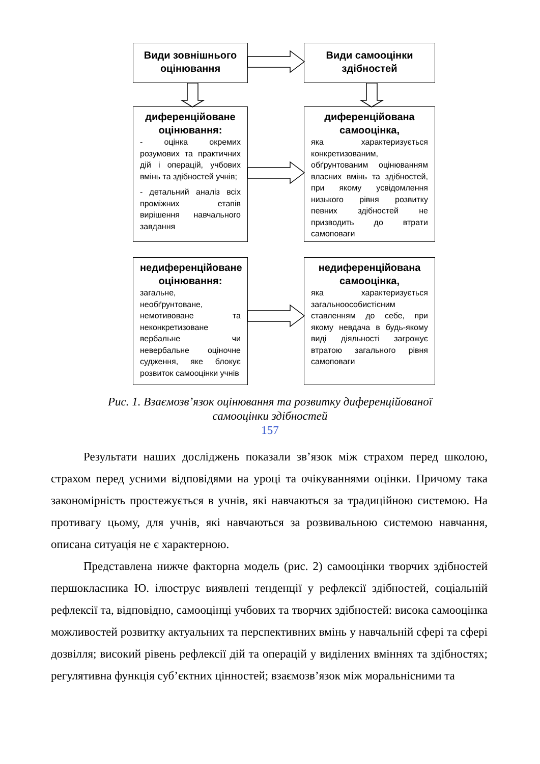Види зовнішнього оцінювання
Види самооцінки здібностей
диференційоване оцінювання:
- оцінка окремих розумових та практичних дій і операцій, учбових вмінь та здібностей учнів;
- детальний аналіз всіх проміжних етапів вирішення навчального завдання
диференційована самооцінка,
яка характеризується конкретизованим, обґрунтованим оцінюванням власних вмінь та здібностей, при якому усвідомлення низького рівня розвитку певних здібностей не призводить до втрати самоповаги
недиференційоване оцінювання:
загальне, необґрунтоване, немотивоване та неконкретизоване вербальне чи невербальне оціночне судження, яке блокує розвиток самооцінки учнів
недиференційована самооцінка,
яка характеризується загальноособистісним ставленням до себе, при якому невдача в будь-якому виді діяльності загрожує втратою загального рівня самоповаги
Рис. 1. Взаємозв’язок оцінювання та розвитку диференційованої
самооцінки здібностей
157
Результати наших досліджень показали зв’язок між страхом перед школою, страхом перед усними відповідями на уроці та очікуваннями оцінки. Причому така закономірність простежується в учнів, які навчаються за традиційною системою. На противагу цьому, для учнів, які навчаються за розвивальною системою навчання, описана ситуація не є характерною.
Представлена нижче факторна модель (рис. 2) самооцінки творчих здібностей першокласника Ю. ілюструє виявлені тенденції у рефлексії здібностей, соціальній рефлексії та, відповідно, самооцінці учбових та творчих здібностей: висока самооцінка можливостей розвитку актуальних та перспективних вмінь у навчальній сфері та сфері дозвілля; високий рівень рефлексії дій та операцій у виділених вміннях та здібностях; регулятивна функція суб’єктних цінностей; взаємозв’язок між моральнісними та